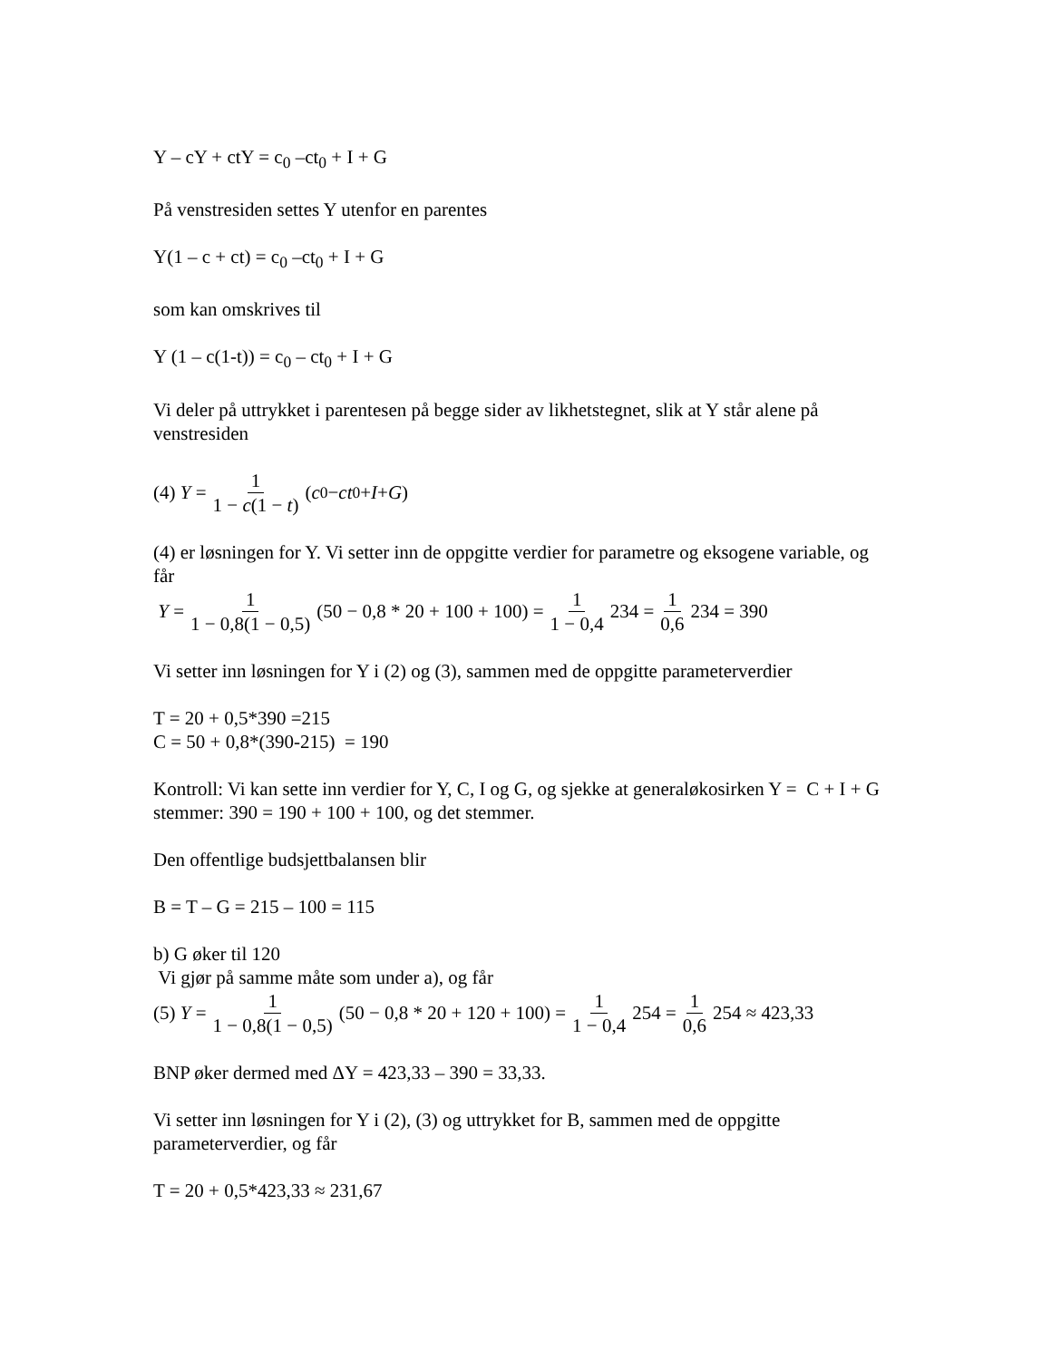Y – cY + ctY = c<sub>0</sub> –ct<sub>0</sub> + I + G
På venstresiden settes Y utenfor en parentes
Y(1 – c + ct) = c<sub>0</sub> –ct<sub>0</sub> + I + G
som kan omskrives til
Y (1 – c(1-t)) = c<sub>0</sub> – ct<sub>0</sub> + I + G
Vi deler på uttrykket i parentesen på begge sider av likhetstegnet, slik at Y står alene på venstresiden
(4) Y = 1 1 − c(1 − t) (c<sub>0</sub> − ct<sub>0</sub> + I + G)
(4) er løsningen for Y. Vi setter inn de oppgitte verdier for parametre og eksogene variable, og får
Y = 1 1 − 0,8(1 − 0,5) (50 − 0,8 * 20 + 100 + 100) = 1 1 − 0,4 234 = 1 0,6 234 = 390
Vi setter inn løsningen for Y i (2) og (3), sammen med de oppgitte parameterverdier
T = 20 + 0,5*390 =215
C = 50 + 0,8*(390-215) = 190
Kontroll: Vi kan sette inn verdier for Y, C, I og G, og sjekke at generaløkosirken Y = C + I + G stemmer: 390 = 190 + 100 + 100, og det stemmer.
Den offentlige budsjettbalansen blir
B = T – G = 215 – 100 = 115
b) G øker til 120
Vi gjør på samme måte som under a), og får
(5) Y = 1 1 − 0,8(1 − 0,5) (50 − 0,8 * 20 + 120 + 100) = 1 1 − 0,4 254 = 1 0,6 254 ≈ 423,33
BNP øker dermed med ΔY = 423,33 – 390 = 33,33.
Vi setter inn løsningen for Y i (2), (3) og uttrykket for B, sammen med de oppgitte parameterverdier, og får
T = 20 + 0,5*423,33 ≈ 231,67